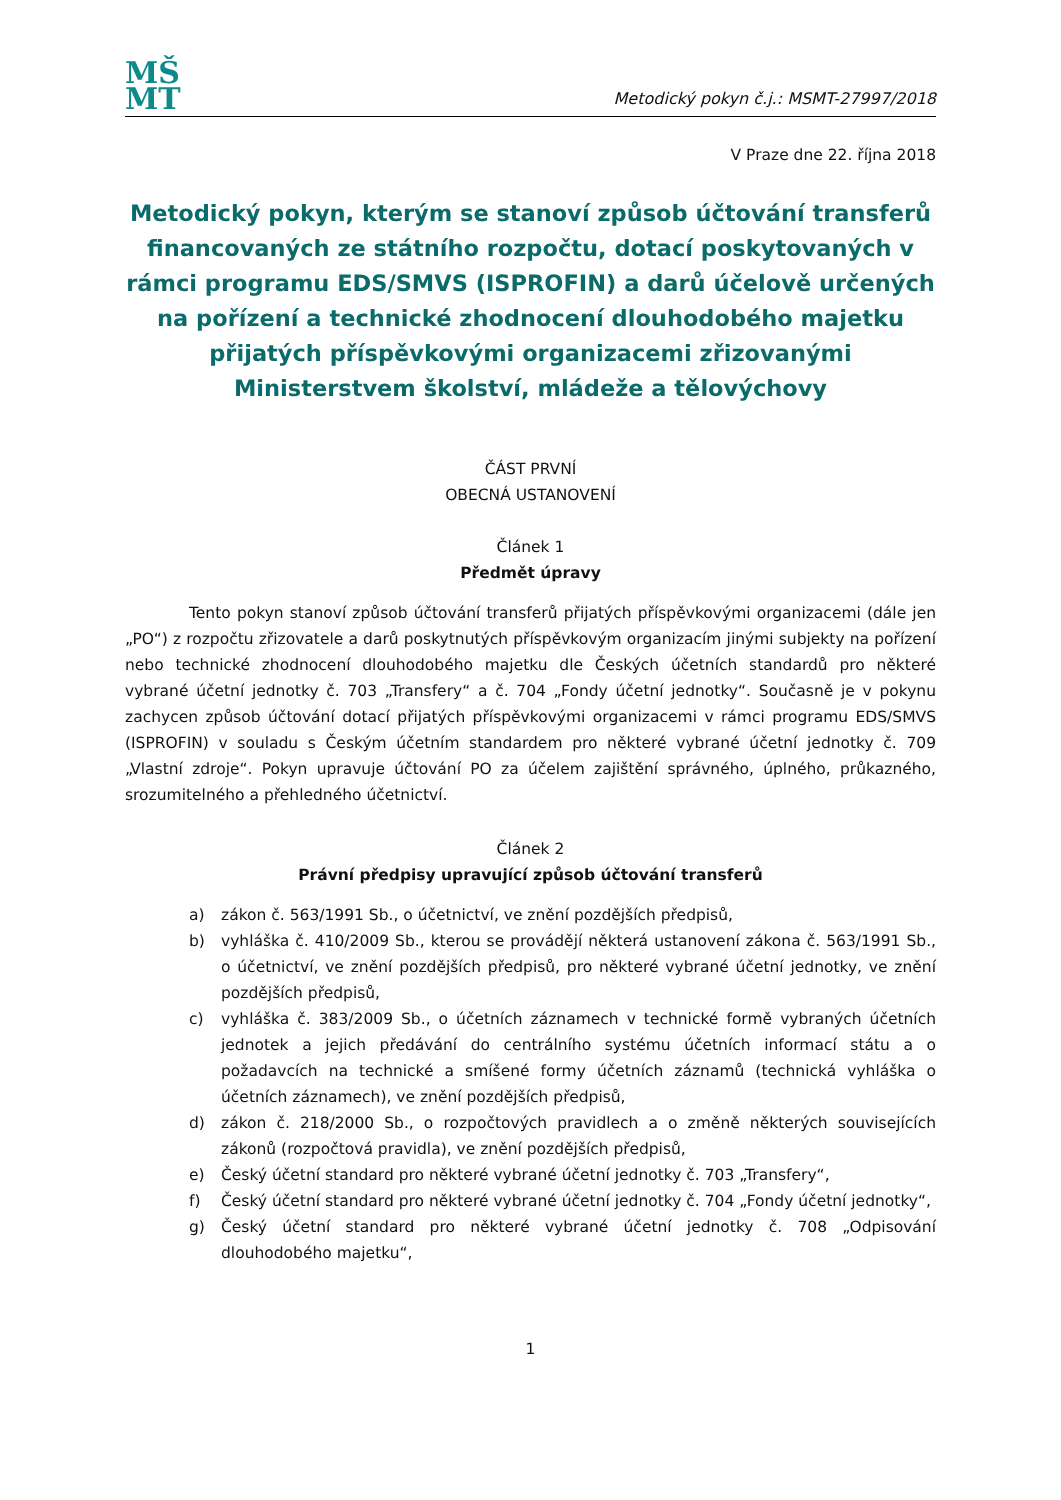MŠ
MT
Metodický pokyn č.j.: MSMT-27997/2018
V Praze dne 22. října 2018
Metodický pokyn, kterým se stanoví způsob účtování transferů financovaných ze státního rozpočtu, dotací poskytovaných v rámci programu EDS/SMVS (ISPROFIN) a darů účelově určených na pořízení a technické zhodnocení dlouhodobého majetku přijatých příspěvkovými organizacemi zřizovanými Ministerstvem školství, mládeže a tělovýchovy
ČÁST PRVNÍ
OBECNÁ USTANOVENÍ
Článek 1
Předmět úpravy
Tento pokyn stanoví způsob účtování transferů přijatých příspěvkovými organizacemi (dále jen „PO“) z rozpočtu zřizovatele a darů poskytnutých příspěvkovým organizacím jinými subjekty na pořízení nebo technické zhodnocení dlouhodobého majetku dle Českých účetních standardů pro některé vybrané účetní jednotky č. 703 „Transfery“ a č. 704 „Fondy účetní jednotky“. Současně je v pokynu zachycen způsob účtování dotací přijatých příspěvkovými organizacemi v rámci programu EDS/SMVS (ISPROFIN) v souladu s Českým účetním standardem pro některé vybrané účetní jednotky č. 709 „Vlastní zdroje“. Pokyn upravuje účtování PO za účelem zajištění správného, úplného, průkazného, srozumitelného a přehledného účetnictví.
Článek 2
Právní předpisy upravující způsob účtování transferů
a) zákon č. 563/1991 Sb., o účetnictví, ve znění pozdějších předpisů,
b) vyhláška č. 410/2009 Sb., kterou se provádějí některá ustanovení zákona č. 563/1991 Sb., o účetnictví, ve znění pozdějších předpisů, pro některé vybrané účetní jednotky, ve znění pozdějších předpisů,
c) vyhláška č. 383/2009 Sb., o účetních záznamech v technické formě vybraných účetních jednotek a jejich předávání do centrálního systému účetních informací státu a o požadavcích na technické a smíšené formy účetních záznamů (technická vyhláška o účetních záznamech), ve znění pozdějších předpisů,
d) zákon č. 218/2000 Sb., o rozpočtových pravidlech a o změně některých souvisejících zákonů (rozpočtová pravidla), ve znění pozdějších předpisů,
e) Český účetní standard pro některé vybrané účetní jednotky č. 703 „Transfery“,
f) Český účetní standard pro některé vybrané účetní jednotky č. 704 „Fondy účetní jednotky“,
g) Český účetní standard pro některé vybrané účetní jednotky č. 708 „Odpisování dlouhodobého majetku“,
1